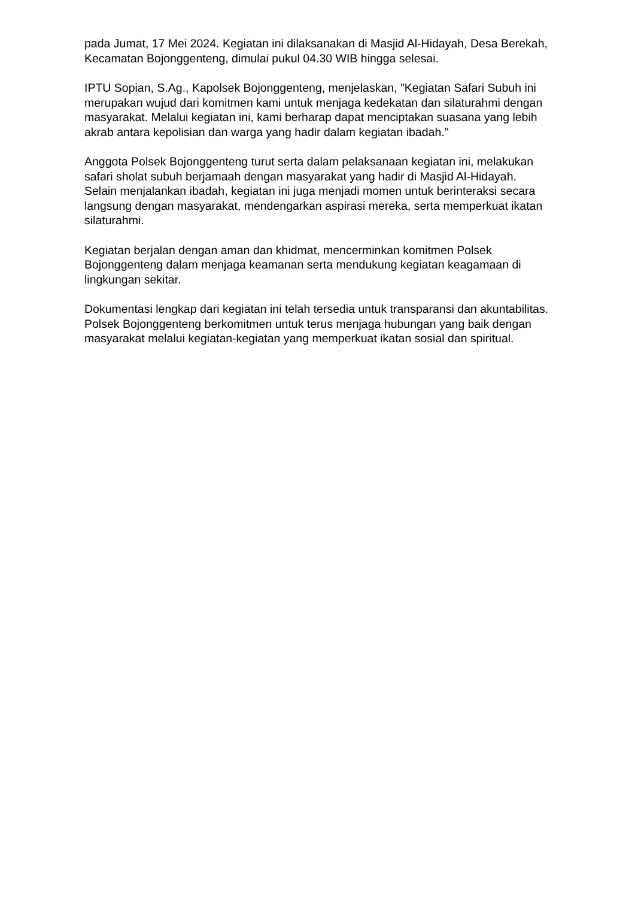pada Jumat, 17 Mei 2024. Kegiatan ini dilaksanakan di Masjid Al-Hidayah, Desa Berekah, Kecamatan Bojonggenteng, dimulai pukul 04.30 WIB hingga selesai.
IPTU Sopian, S.Ag., Kapolsek Bojonggenteng, menjelaskan, "Kegiatan Safari Subuh ini merupakan wujud dari komitmen kami untuk menjaga kedekatan dan silaturahmi dengan masyarakat. Melalui kegiatan ini, kami berharap dapat menciptakan suasana yang lebih akrab antara kepolisian dan warga yang hadir dalam kegiatan ibadah."
Anggota Polsek Bojonggenteng turut serta dalam pelaksanaan kegiatan ini, melakukan safari sholat subuh berjamaah dengan masyarakat yang hadir di Masjid Al-Hidayah. Selain menjalankan ibadah, kegiatan ini juga menjadi momen untuk berinteraksi secara langsung dengan masyarakat, mendengarkan aspirasi mereka, serta memperkuat ikatan silaturahmi.
Kegiatan berjalan dengan aman dan khidmat, mencerminkan komitmen Polsek Bojonggenteng dalam menjaga keamanan serta mendukung kegiatan keagamaan di lingkungan sekitar.
Dokumentasi lengkap dari kegiatan ini telah tersedia untuk transparansi dan akuntabilitas. Polsek Bojonggenteng berkomitmen untuk terus menjaga hubungan yang baik dengan masyarakat melalui kegiatan-kegiatan yang memperkuat ikatan sosial dan spiritual.